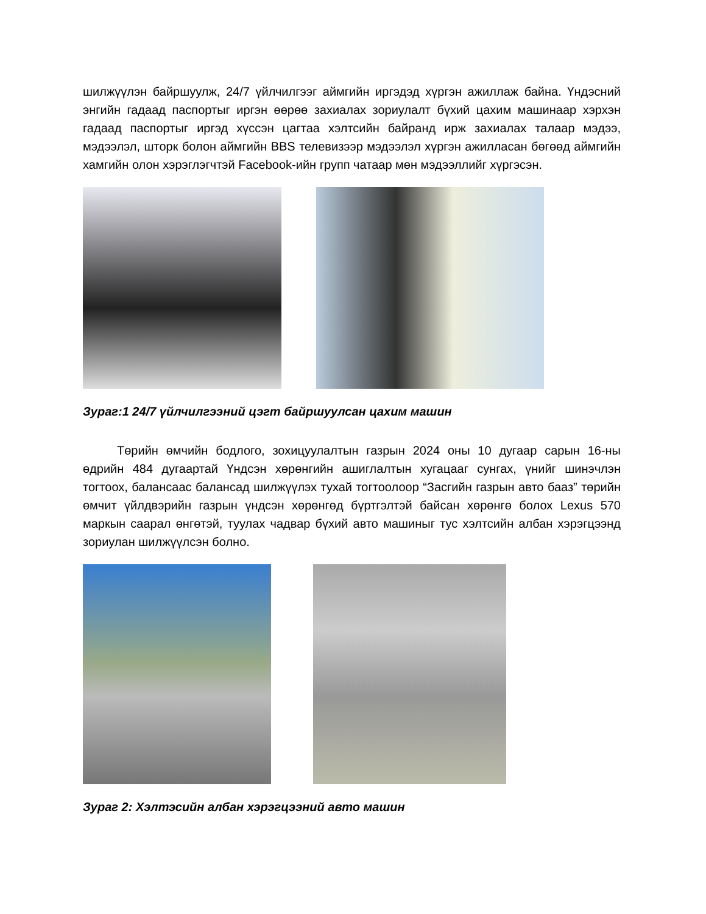шилжүүлэн байршуулж, 24/7 үйлчилгээг аймгийн иргэдэд хүргэн ажиллаж байна. Үндэсний энгийн гадаад паспортыг иргэн өөрөө захиалах зориулалт бүхий цахим машинаар хэрхэн гадаад паспортыг иргэд хүссэн цагтаа хэлтсийн байранд ирж захиалах талаар мэдээ, мэдээлэл, шторк болон аймгийн BBS телевизээр мэдээлэл хүргэн ажилласан бөгөөд аймгийн хамгийн олон хэрэглэгчтэй Facebook-ийн групп чатаар мөн мэдээллийг хүргэсэн.
Зураг:1 24/7 үйлчилгээний цэгт байршуулсан цахим машин
Төрийн өмчийн бодлого, зохицуулалтын газрын 2024 оны 10 дугаар сарын 16-ны өдрийн 484 дугаартай Үндсэн хөрөнгийн ашиглалтын хугацааг сунгах, үнийг шинэчлэн тогтоох, балансаас балансад шилжүүлэх тухай тогтоолоор “Засгийн газрын авто бааз” төрийн өмчит үйлдвэрийн газрын үндсэн хөрөнгөд бүртгэлтэй байсан хөрөнгө болох Lexus 570 маркын саарал өнгөтэй, туулах чадвар бүхий авто машиныг тус хэлтсийн албан хэрэгцээнд зориулан шилжүүлсэн болно.
Зураг 2: Хэлтэсийн албан хэрэгцээний авто машин